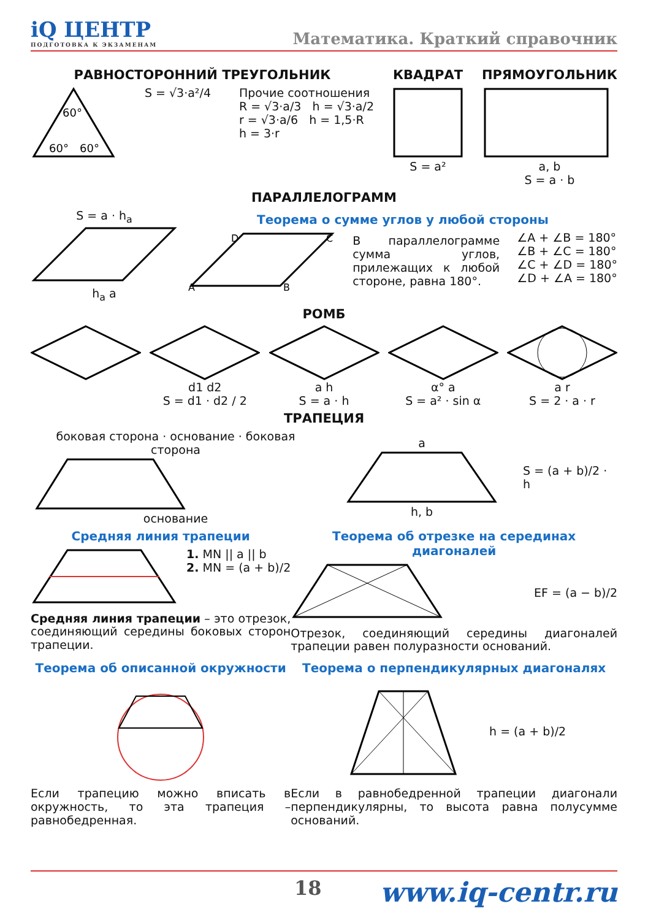iQ ЦЕНТР
ПОДГОТОВКА К ЭКЗАМЕНАМ
Математика. Краткий справочник
РАВНОСТОРОННИЙ ТРЕУГОЛЬНИК
60°
60°
60°
S = √3·a²/4 Прочие соотношения
R = √3·a/3 h = √3·a/2
r = √3·a/6 h = 1,5·R
h = 3·r
КВАДРАТ
S = a²
ПРЯМОУГОЛЬНИК
a, b
S = a · b
ПАРАЛЛЕЛОГРАММ
S = a · h<sub>a</sub>
h<sub>a</sub> a
Теорема о сумме углов у любой стороны
D
C
A
B
В параллелограмме сумма углов, прилежащих к любой стороне, равна 180°.
∠A + ∠B = 180°
∠B + ∠C = 180°
∠C + ∠D = 180°
∠D + ∠A = 180°
РОМБ
d1 d2
S = d1 · d2 / 2
a h
S = a · h
α° a
S = a² · sin α
a r
S = 2 · a · r
ТРАПЕЦИЯ
боковая сторона · основание · боковая сторонаоснование
ah, b S = (a + b)/2 · h
Средняя линия трапеции
1. MN || a || b
2. MN = (a + b)/2
Средняя линия трапеции – это отрезок, соединяющий середины боковых сторон трапеции.
Теорема об отрезке на серединах диагоналей
EF = (a − b)/2
Отрезок, соединяющий середины диагоналей трапеции равен полуразности оснований.
Теорема об описанной окружности
Если трапецию можно вписать в окружность, то эта трапеция – равнобедренная.
Теорема о перпендикулярных диагоналях
h = (a + b)/2
Если в равнобедренной трапеции диагонали перпендикулярны, то высота равна полусумме оснований.
18 www.iq-centr.ru